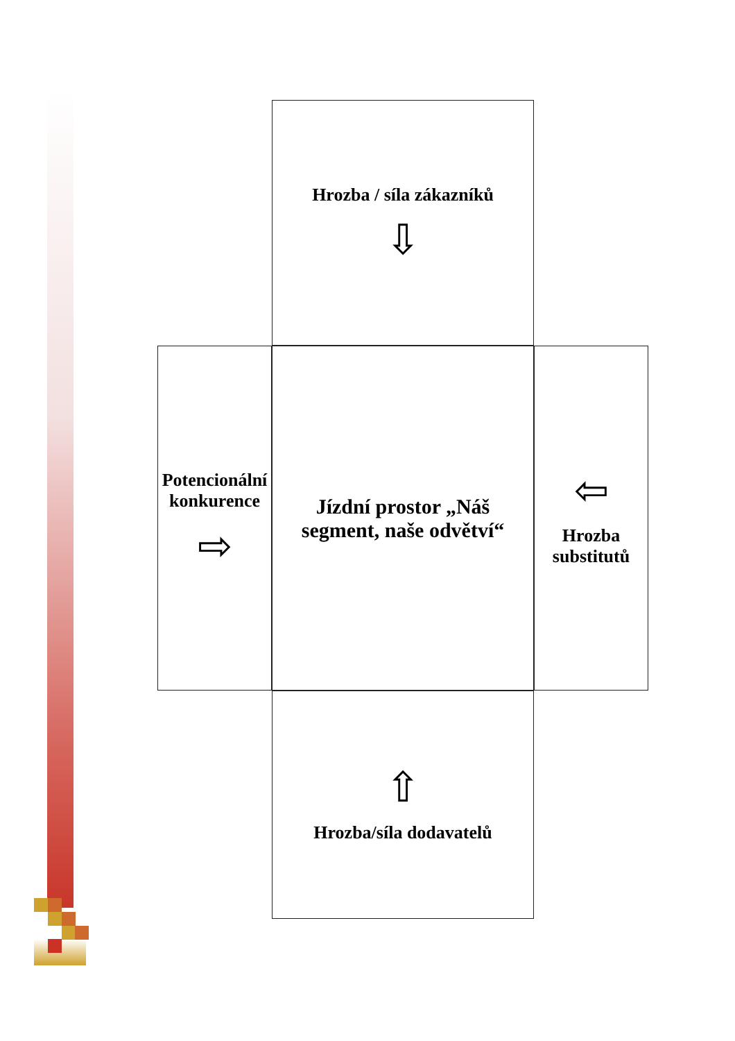Hrozba / síla zákazníků
⇩
Potencionální konkurence
⇨
Jízdní prostor „Náš segment, naše odvětví“
⇦
Hrozba substitutů
⇧
Hrozba/síla dodavatelů